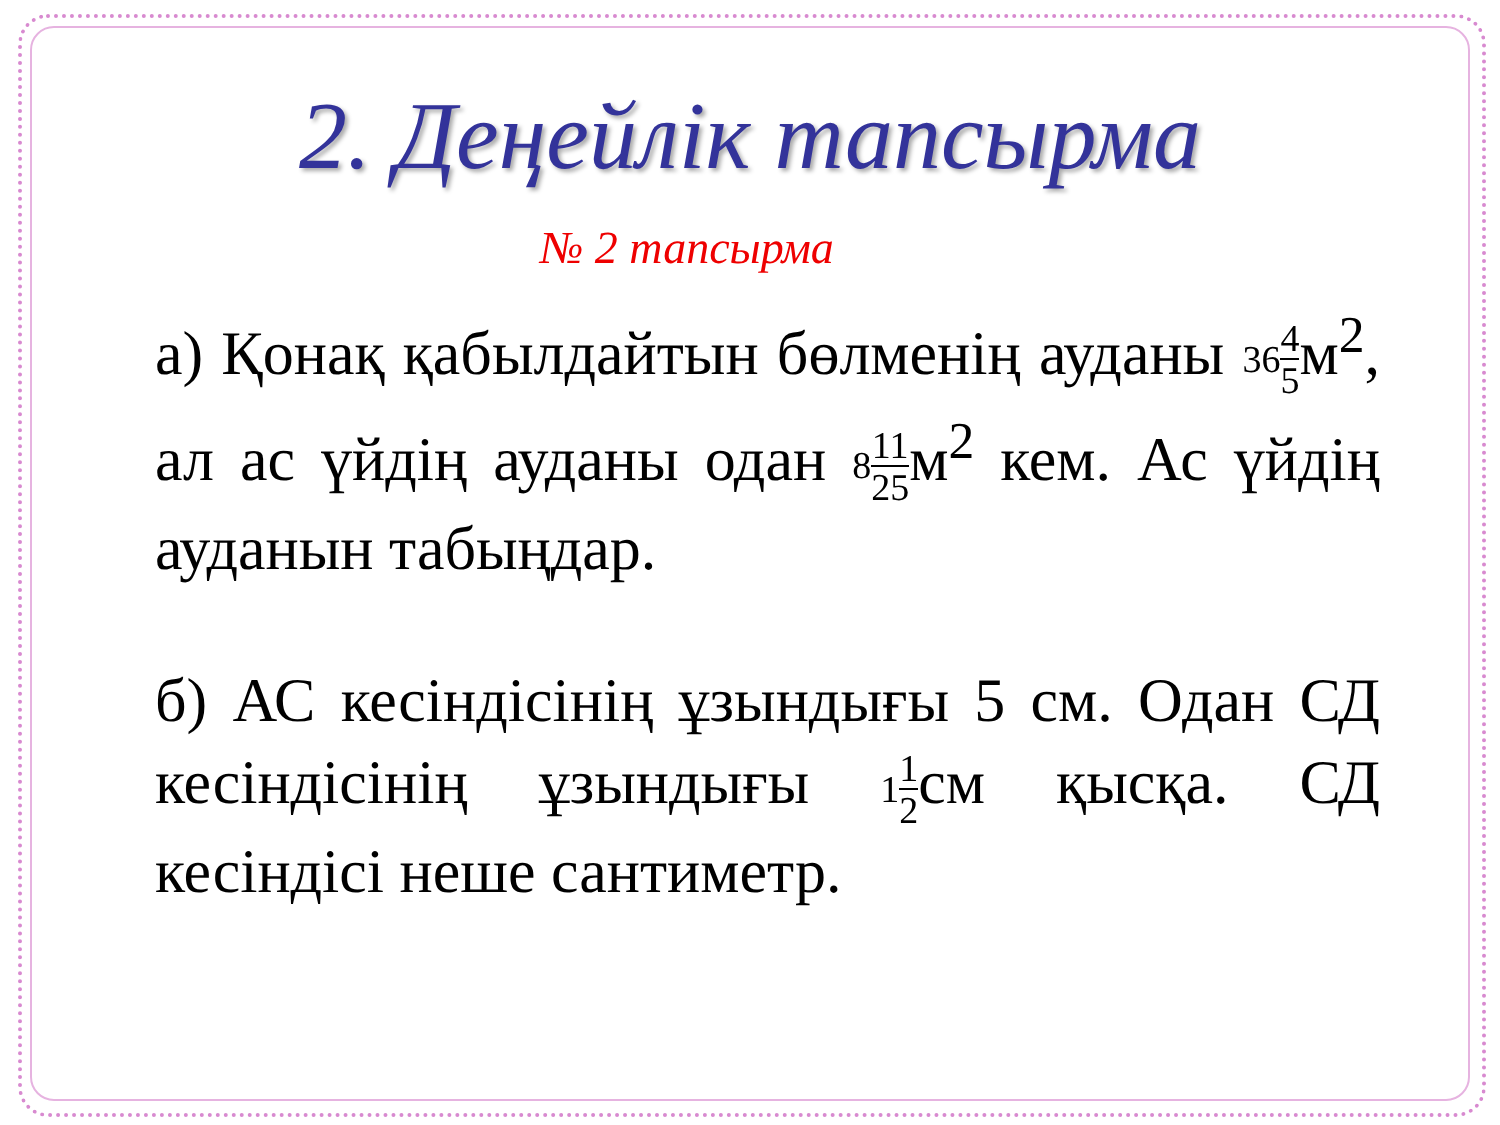2. Деңейлік тапсырма
№ 2 тапсырма
а) Қонақ қабылдайтын бөлменің ауданы 364 5м<sup>2</sup>, ал ас үйдің ауданы одан 811 25м<sup>2</sup> кем. Ас үйдің ауданын табыңдар.
б) АС кесіндісінің ұзындығы 5 см. Одан СД кесіндісінің ұзындығы 11 2см қысқа. СД кесіндісі неше сантиметр.